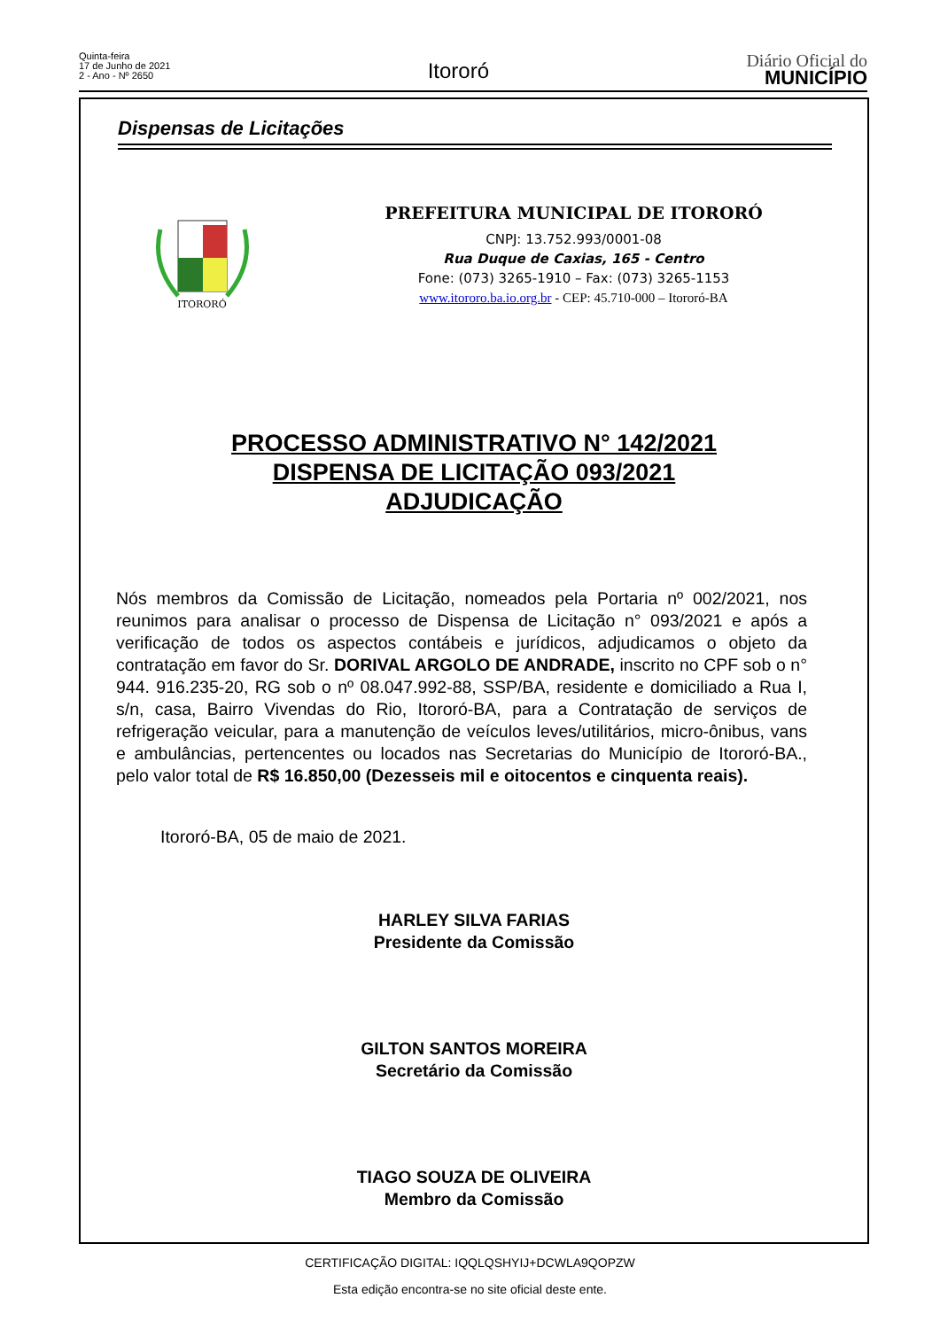Quinta-feira
17 de Junho de 2021
2 - Ano - Nº 2650
Itororó
Diário Oficial do
MUNICÍPIO
Dispensas de Licitações
ITORORÓ
PREFEITURA MUNICIPAL DE ITORORÓ
CNPJ: 13.752.993/0001-08
Rua Duque de Caxias, 165 - Centro
Fone: (073) 3265-1910 – Fax: (073) 3265-1153
www.itororo.ba.io.org.br - CEP: 45.710-000 – Itororó-BA
PROCESSO ADMINISTRATIVO N° 142/2021
DISPENSA DE LICITAÇÃO 093/2021
ADJUDICAÇÃO
Nós membros da Comissão de Licitação, nomeados pela Portaria nº 002/2021, nos reunimos para analisar o processo de Dispensa de Licitação n° 093/2021 e após a verificação de todos os aspectos contábeis e jurídicos, adjudicamos o objeto da contratação em favor do Sr. DORIVAL ARGOLO DE ANDRADE, inscrito no CPF sob o n° 944. 916.235-20, RG sob o nº 08.047.992-88, SSP/BA, residente e domiciliado a Rua I, s/n, casa, Bairro Vivendas do Rio, Itororó-BA, para a Contratação de serviços de refrigeração veicular, para a manutenção de veículos leves/utilitários, micro-ônibus, vans e ambulâncias, pertencentes ou locados nas Secretarias do Município de Itororó-BA., pelo valor total de R$ 16.850,00 (Dezesseis mil e oitocentos e cinquenta reais).
Itororó-BA, 05 de maio de 2021.
HARLEY SILVA FARIAS
Presidente da Comissão
GILTON SANTOS MOREIRA
Secretário da Comissão
TIAGO SOUZA DE OLIVEIRA
Membro da Comissão
CERTIFICAÇÃO DIGITAL: IQQLQSHYIJ+DCWLA9QOPZW
Esta edição encontra-se no site oficial deste ente.